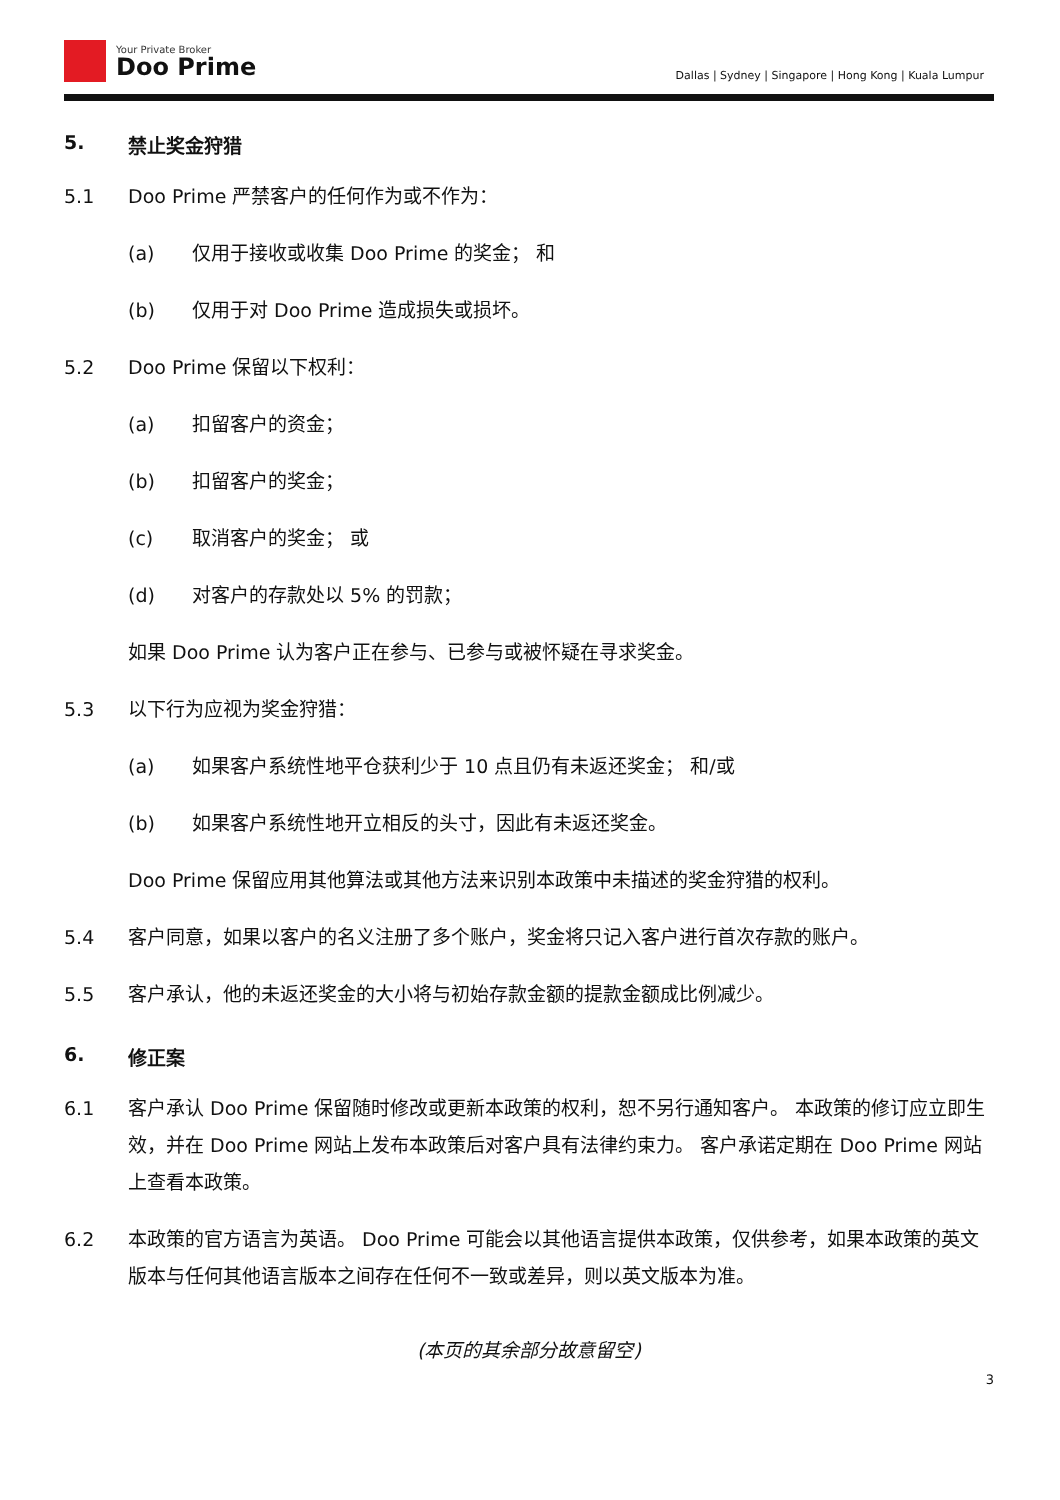Your Private Broker
Doo Prime
Dallas | Sydney | Singapore | Hong Kong | Kuala Lumpur
5. 禁止奖金狩猎
5.1 Doo Prime 严禁客户的任何作为或不作为：
(a) 仅用于接收或收集 Doo Prime 的奖金； 和
(b) 仅用于对 Doo Prime 造成损失或损坏。
5.2 Doo Prime 保留以下权利：
(a) 扣留客户的资金；
(b) 扣留客户的奖金；
(c) 取消客户的奖金； 或
(d) 对客户的存款处以 5% 的罚款；
如果 Doo Prime 认为客户正在参与、已参与或被怀疑在寻求奖金。
5.3 以下行为应视为奖金狩猎：
(a) 如果客户系统性地平仓获利少于 10 点且仍有未返还奖金； 和/或
(b) 如果客户系统性地开立相反的头寸，因此有未返还奖金。
Doo Prime 保留应用其他算法或其他方法来识别本政策中未描述的奖金狩猎的权利。
5.4 客户同意，如果以客户的名义注册了多个账户，奖金将只记入客户进行首次存款的账户。
5.5 客户承认，他的未返还奖金的大小将与初始存款金额的提款金额成比例减少。
6. 修正案
6.1 客户承认 Doo Prime 保留随时修改或更新本政策的权利，恕不另行通知客户。 本政策的修订应立即生效，并在 Doo Prime 网站上发布本政策后对客户具有法律约束力。 客户承诺定期在 Doo Prime 网站上查看本政策。
6.2 本政策的官方语言为英语。 Doo Prime 可能会以其他语言提供本政策，仅供参考，如果本政策的英文版本与任何其他语言版本之间存在任何不一致或差异，则以英文版本为准。
(本页的其余部分故意留空)
3